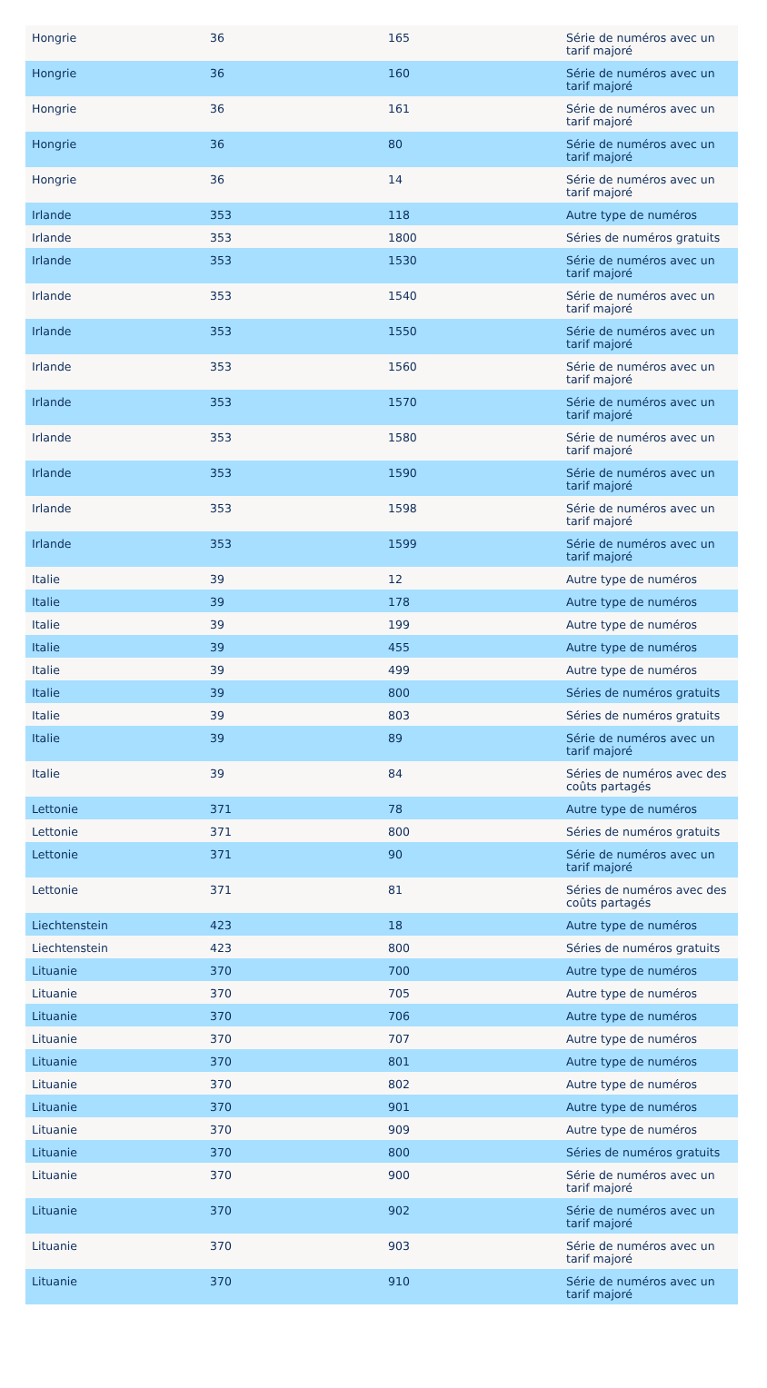| Hongrie | 36 | 165 | Série de numéros avec un tarif majoré |
| Hongrie | 36 | 160 | Série de numéros avec un tarif majoré |
| Hongrie | 36 | 161 | Série de numéros avec un tarif majoré |
| Hongrie | 36 | 80 | Série de numéros avec un tarif majoré |
| Hongrie | 36 | 14 | Série de numéros avec un tarif majoré |
| Irlande | 353 | 118 | Autre type de numéros |
| Irlande | 353 | 1800 | Séries de numéros gratuits |
| Irlande | 353 | 1530 | Série de numéros avec un tarif majoré |
| Irlande | 353 | 1540 | Série de numéros avec un tarif majoré |
| Irlande | 353 | 1550 | Série de numéros avec un tarif majoré |
| Irlande | 353 | 1560 | Série de numéros avec un tarif majoré |
| Irlande | 353 | 1570 | Série de numéros avec un tarif majoré |
| Irlande | 353 | 1580 | Série de numéros avec un tarif majoré |
| Irlande | 353 | 1590 | Série de numéros avec un tarif majoré |
| Irlande | 353 | 1598 | Série de numéros avec un tarif majoré |
| Irlande | 353 | 1599 | Série de numéros avec un tarif majoré |
| Italie | 39 | 12 | Autre type de numéros |
| Italie | 39 | 178 | Autre type de numéros |
| Italie | 39 | 199 | Autre type de numéros |
| Italie | 39 | 455 | Autre type de numéros |
| Italie | 39 | 499 | Autre type de numéros |
| Italie | 39 | 800 | Séries de numéros gratuits |
| Italie | 39 | 803 | Séries de numéros gratuits |
| Italie | 39 | 89 | Série de numéros avec un tarif majoré |
| Italie | 39 | 84 | Séries de numéros avec des coûts partagés |
| Lettonie | 371 | 78 | Autre type de numéros |
| Lettonie | 371 | 800 | Séries de numéros gratuits |
| Lettonie | 371 | 90 | Série de numéros avec un tarif majoré |
| Lettonie | 371 | 81 | Séries de numéros avec des coûts partagés |
| Liechtenstein | 423 | 18 | Autre type de numéros |
| Liechtenstein | 423 | 800 | Séries de numéros gratuits |
| Lituanie | 370 | 700 | Autre type de numéros |
| Lituanie | 370 | 705 | Autre type de numéros |
| Lituanie | 370 | 706 | Autre type de numéros |
| Lituanie | 370 | 707 | Autre type de numéros |
| Lituanie | 370 | 801 | Autre type de numéros |
| Lituanie | 370 | 802 | Autre type de numéros |
| Lituanie | 370 | 901 | Autre type de numéros |
| Lituanie | 370 | 909 | Autre type de numéros |
| Lituanie | 370 | 800 | Séries de numéros gratuits |
| Lituanie | 370 | 900 | Série de numéros avec un tarif majoré |
| Lituanie | 370 | 902 | Série de numéros avec un tarif majoré |
| Lituanie | 370 | 903 | Série de numéros avec un tarif majoré |
| Lituanie | 370 | 910 | Série de numéros avec un tarif majoré |